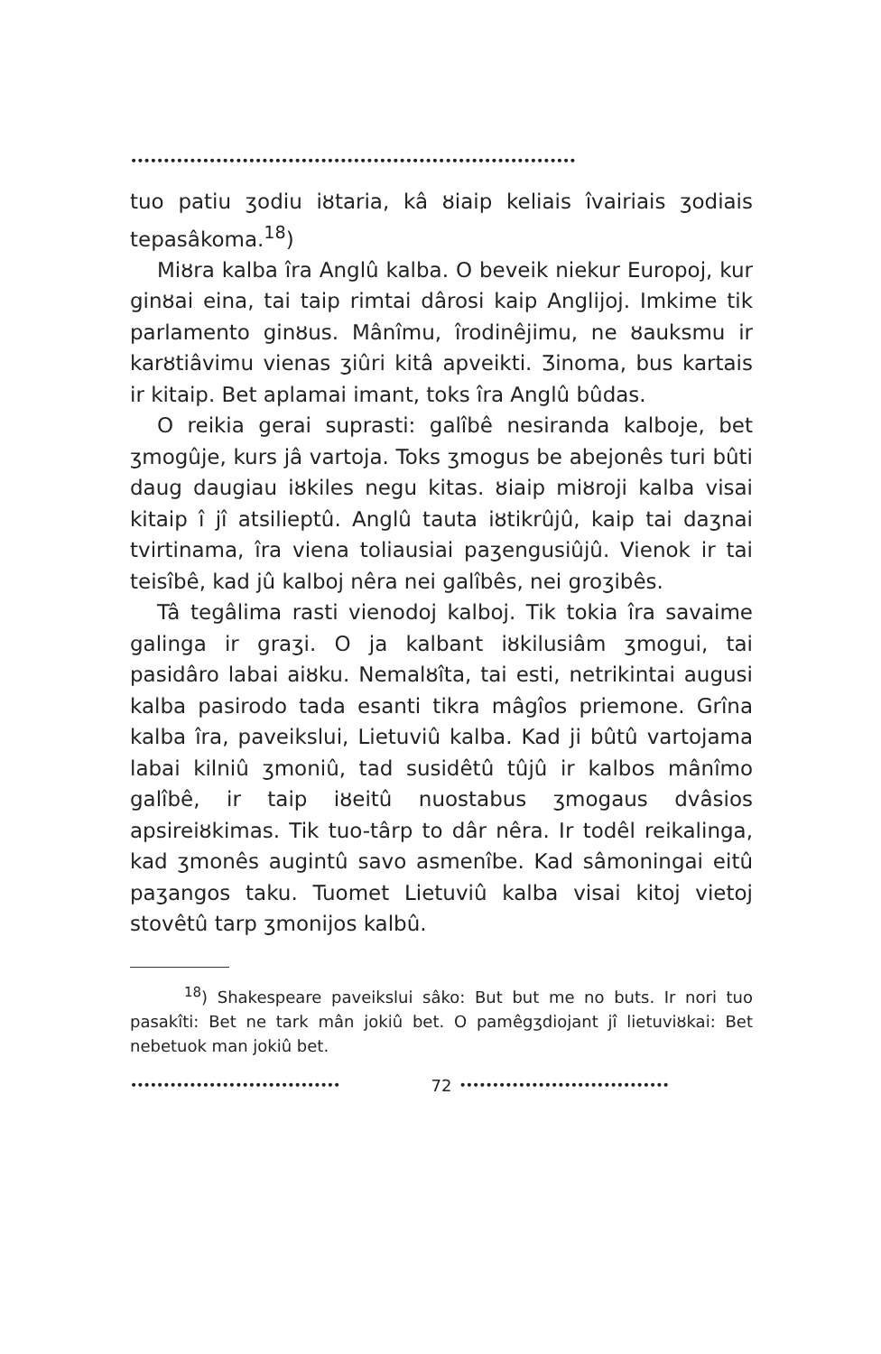••••••••••••••••••••••••••••••••••••••••••••••••••••••••••••••••••••
tuo patiu ʒodiu iȣtaria, kâ ȣiaip keliais îvairiais ʒodiais tepasâkoma.<sup>18</sup>)
Miȣra kalba îra Anglû kalba. O beveik niekur Europoj, kur ginȣai eina, tai taip rimtai dârosi kaip Anglijoj. Imkime tik parlamento ginȣus. Mânîmu, îrodinêjimu, ne ȣauksmu ir karȣtiâvimu vienas ʒiûri kitâ apveikti. Ʒinoma, bus kartais ir kitaip. Bet aplamai imant, toks îra Anglû bûdas.
O reikia gerai suprasti: galîbê nesiranda kalboje, bet ʒmogûje, kurs jâ vartoja. Toks ʒmogus be abejonês turi bûti daug daugiau iȣkiles negu kitas. ȣiaip miȣroji kalba visai kitaip î jî atsilieptû. Anglû tauta iȣtikrûjû, kaip tai daʒnai tvirtinama, îra viena toliausiai paʒengusiûjû. Vienok ir tai teisîbê, kad jû kalboj nêra nei galîbês, nei groʒibês.
Tâ tegâlima rasti vienodoj kalboj. Tik tokia îra savaime galinga ir graʒi. O ja kalbant iȣkilusiâm ʒmogui, tai pasidâro labai aiȣku. Nemalȣîta, tai esti, netrikintai augusi kalba pasirodo tada esanti tikra mâgîos priemone. Grîna kalba îra, paveikslui, Lietuviû kalba. Kad ji bûtû vartojama labai kilniû ʒmoniû, tad susidêtû tûjû ir kalbos mânîmo galîbê, ir taip iȣeitû nuostabus ʒmogaus dvâsios apsireiȣkimas. Tik tuo-târp to dâr nêra. Ir todêl reikalinga, kad ʒmonês augintû savo asmenîbe. Kad sâmoningai eitû paʒangos taku. Tuomet Lietuviû kalba visai kitoj vietoj stovêtû tarp ʒmonijos kalbû.
<sup>18</sup>) Shakespeare paveikslui sâko: But but me no buts. Ir nori tuo pasakîti: Bet ne tark mân jokiû bet. O pamêgʒdiojant jî lietuviȣkai: Bet nebetuok man jokiû bet.
•••••••••••••••••••••••••••••••• 72 ••••••••••••••••••••••••••••••••